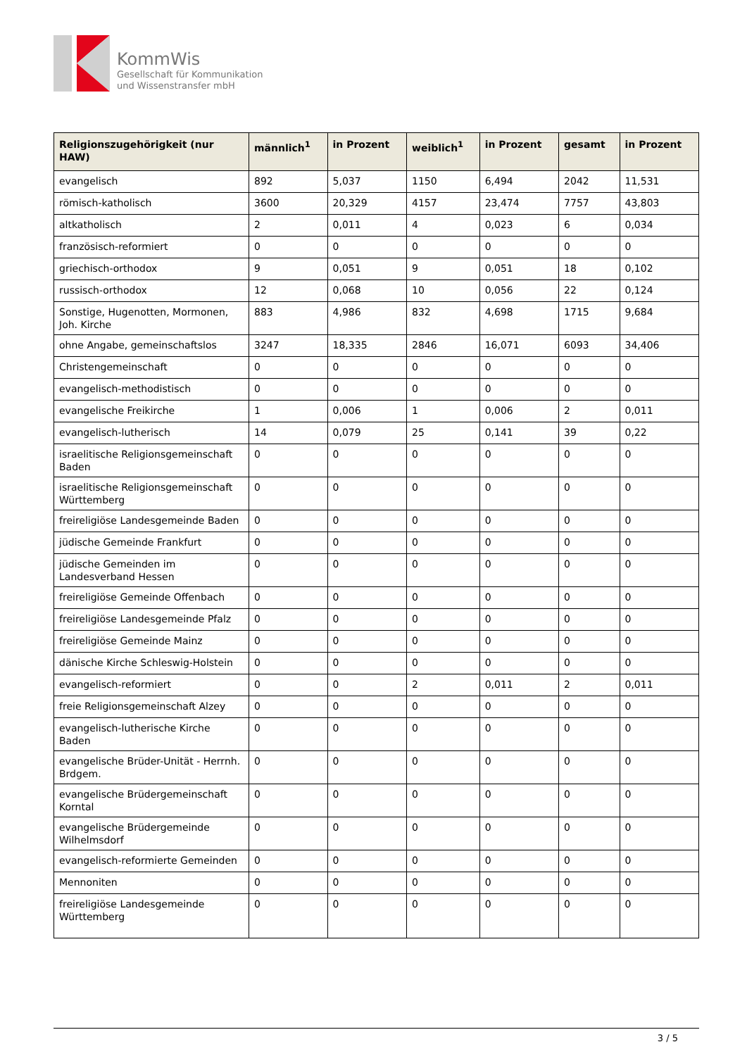KommWis
Gesellschaft für Kommunikation
und Wissenstransfer mbH
| Religionszugehörigkeit (nur HAW) | männlich<sup>1</sup> | in Prozent | weiblich<sup>1</sup> | in Prozent | gesamt | in Prozent |
| --- | --- | --- | --- | --- | --- | --- |
| evangelisch | 892 | 5,037 | 1150 | 6,494 | 2042 | 11,531 |
| römisch-katholisch | 3600 | 20,329 | 4157 | 23,474 | 7757 | 43,803 |
| altkatholisch | 2 | 0,011 | 4 | 0,023 | 6 | 0,034 |
| französisch-reformiert | 0 | 0 | 0 | 0 | 0 | 0 |
| griechisch-orthodox | 9 | 0,051 | 9 | 0,051 | 18 | 0,102 |
| russisch-orthodox | 12 | 0,068 | 10 | 0,056 | 22 | 0,124 |
| Sonstige, Hugenotten, Mormonen, Joh. Kirche | 883 | 4,986 | 832 | 4,698 | 1715 | 9,684 |
| ohne Angabe, gemeinschaftslos | 3247 | 18,335 | 2846 | 16,071 | 6093 | 34,406 |
| Christengemeinschaft | 0 | 0 | 0 | 0 | 0 | 0 |
| evangelisch-methodistisch | 0 | 0 | 0 | 0 | 0 | 0 |
| evangelische Freikirche | 1 | 0,006 | 1 | 0,006 | 2 | 0,011 |
| evangelisch-lutherisch | 14 | 0,079 | 25 | 0,141 | 39 | 0,22 |
| israelitische Religionsgemeinschaft Baden | 0 | 0 | 0 | 0 | 0 | 0 |
| israelitische Religionsgemeinschaft Württemberg | 0 | 0 | 0 | 0 | 0 | 0 |
| freireligiöse Landesgemeinde Baden | 0 | 0 | 0 | 0 | 0 | 0 |
| jüdische Gemeinde Frankfurt | 0 | 0 | 0 | 0 | 0 | 0 |
| jüdische Gemeinden im Landesverband Hessen | 0 | 0 | 0 | 0 | 0 | 0 |
| freireligiöse Gemeinde Offenbach | 0 | 0 | 0 | 0 | 0 | 0 |
| freireligiöse Landesgemeinde Pfalz | 0 | 0 | 0 | 0 | 0 | 0 |
| freireligiöse Gemeinde Mainz | 0 | 0 | 0 | 0 | 0 | 0 |
| dänische Kirche Schleswig-Holstein | 0 | 0 | 0 | 0 | 0 | 0 |
| evangelisch-reformiert | 0 | 0 | 2 | 0,011 | 2 | 0,011 |
| freie Religionsgemeinschaft Alzey | 0 | 0 | 0 | 0 | 0 | 0 |
| evangelisch-lutherische Kirche Baden | 0 | 0 | 0 | 0 | 0 | 0 |
| evangelische Brüder-Unität - Herrnh. Brdgem. | 0 | 0 | 0 | 0 | 0 | 0 |
| evangelische Brüdergemeinschaft Korntal | 0 | 0 | 0 | 0 | 0 | 0 |
| evangelische Brüdergemeinde Wilhelmsdorf | 0 | 0 | 0 | 0 | 0 | 0 |
| evangelisch-reformierte Gemeinden | 0 | 0 | 0 | 0 | 0 | 0 |
| Mennoniten | 0 | 0 | 0 | 0 | 0 | 0 |
| freireligiöse Landesgemeinde Württemberg | 0 | 0 | 0 | 0 | 0 | 0 |
3 / 5